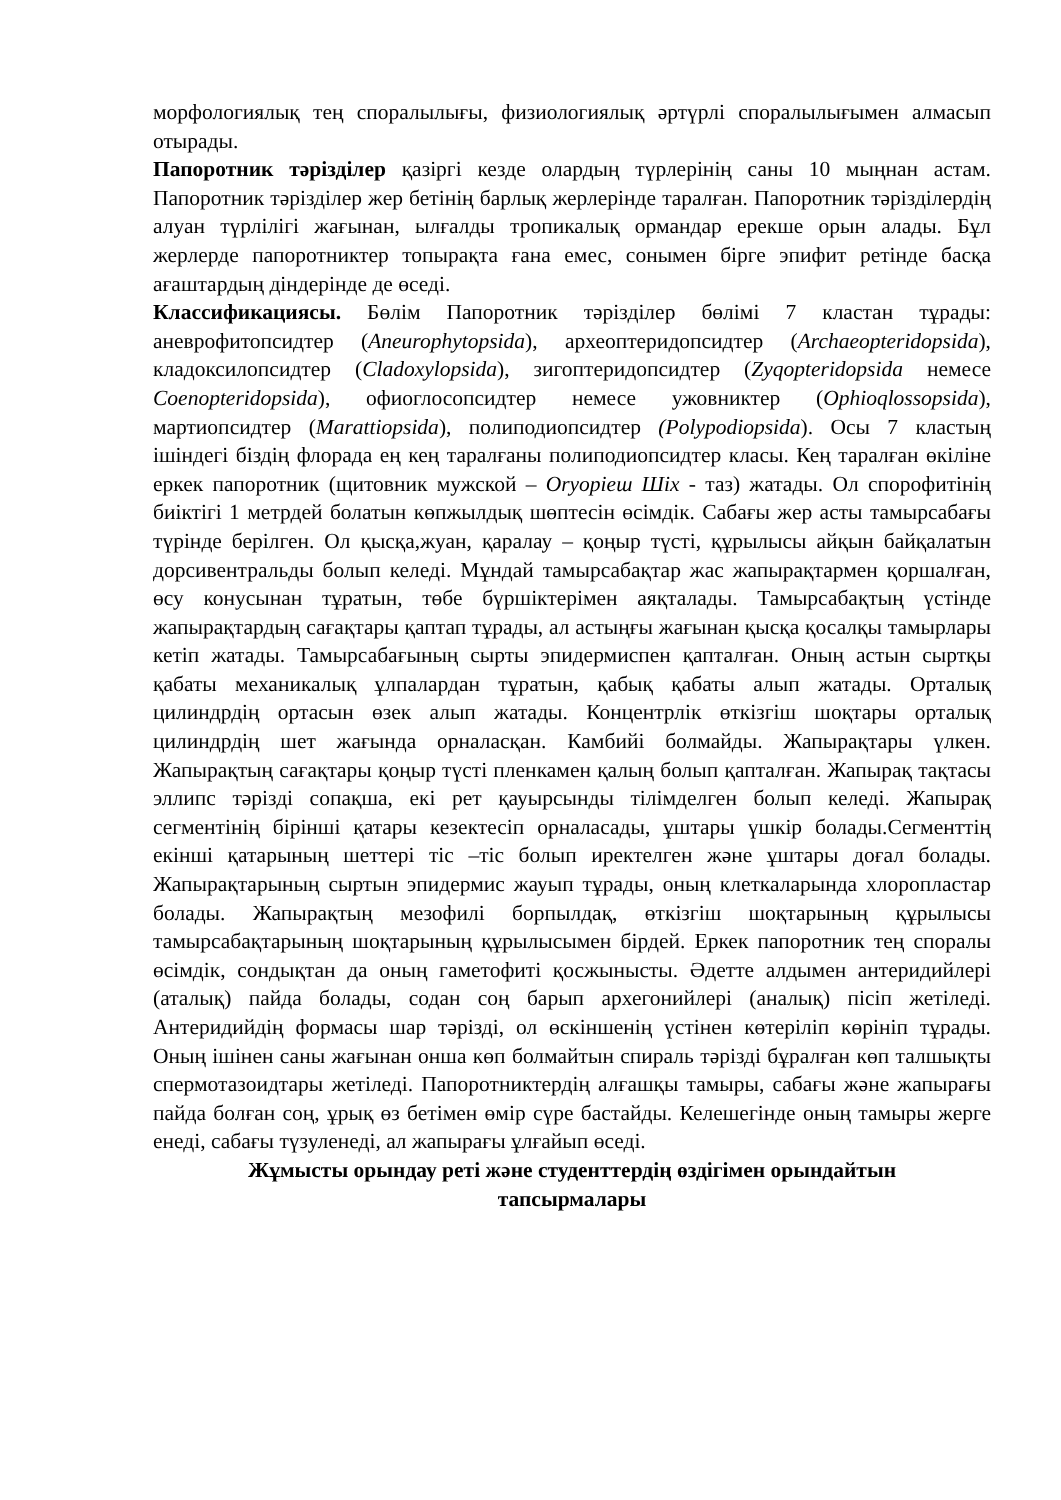морфологиялық тең споралылығы, физиологиялық әртүрлі споралылығымен алмасып отырады.
Папоротник тәрізділер қазіргі кезде олардың түрлерінің саны 10 мыңнан астам. Папоротник тәрізділер жер бетінің барлық жерлерінде таралған. Папоротник тәрізділердің алуан түрлілігі жағынан, ылғалды тропикалық ормандар ерекше орын алады. Бұл жерлерде папоротниктер топырақта ғана емес, сонымен бірге эпифит ретінде басқа ағаштардың діндерінде де өседі.
Классификациясы. Бөлім Папоротник тәрізділер бөлімі 7 кластан тұрады: аневрофитопсидтер (Aneurophytopsida), археоптеридопсидтер (Archaeopteridopsida), кладоксилопсидтер (Cladoxylopsida), зигоптеридопсидтер (Zyqopteridopsida немесе Coenopteridopsida), офиоглосопсидтер немесе ужовниктер (Ophioqlossopsida), мартиопсидтер (Marattiopsida), полиподиопсидтер (Polypodiopsida). Осы 7 кластың ішіндегі біздің флорада ең кең таралғаны полиподиопсидтер класы. Кең таралған өкіліне еркек папоротник (щитовник мужской – Oryopieш Шіх - таз) жатады. Ол спорофитінің биіктігі 1 метрдей болатын көпжылдық шөптесін өсімдік. Сабағы жер асты тамырсабағы түрінде берілген. Ол қысқа,жуан, қаралау – қоңыр түсті, құрылысы айқын байқалатын дорсивентральды болып келеді. Мұндай тамырсабақтар жас жапырақтармен қоршалған, өсу конусынан тұратын, төбе бүршіктерімен аяқталады. Тамырсабақтың үстінде жапырақтардың сағақтары қаптап тұрады, ал астыңғы жағынан қысқа қосалқы тамырлары кетіп жатады. Тамырсабағының сырты эпидермиспен қапталған. Оның астын сыртқы қабаты механикалық ұлпалардан тұратын, қабық қабаты алып жатады. Орталық цилиндрдің ортасын өзек алып жатады. Концентрлік өткізгіш шоқтары орталық цилиндрдің шет жағында орналасқан. Камбийі болмайды. Жапырақтары үлкен. Жапырақтың сағақтары қоңыр түсті пленкамен қалың болып қапталған. Жапырақ тақтасы эллипс тәрізді сопақша, екі рет қауырсынды тілімделген болып келеді. Жапырақ сегментінің бірінші қатары кезектесіп орналасады, ұштары үшкір болады.Сегменттің екінші қатарының шеттері тіс –тіс болып иректелген және ұштары доғал болады. Жапырақтарының сыртын эпидермис жауып тұрады, оның клеткаларында хлоропластар болады. Жапырақтың мезофилі борпылдақ, өткізгіш шоқтарының құрылысы тамырсабақтарының шоқтарының құрылысымен бірдей. Еркек папоротник тең споралы өсімдік, сондықтан да оның гаметофиті қосжынысты. Әдетте алдымен антеридийлері (аталық) пайда болады, содан соң барып архегонийлері (аналық) пісіп жетіледі. Антеридийдің формасы шар тәрізді, ол өскіншенің үстінен көтеріліп көрініп тұрады. Оның ішінен саны жағынан онша көп болмайтын спираль тәрізді бұралған көп талшықты спермотазоидтары жетіледі. Папоротниктердің алғашқы тамыры, сабағы және жапырағы пайда болған соң, ұрық өз бетімен өмір сүре бастайды. Келешегінде оның тамыры жерге енеді, сабағы түзуленеді, ал жапырағы ұлғайып өседі.
Жұмысты орындау реті және студенттердің өздігімен орындайтын тапсырмалары